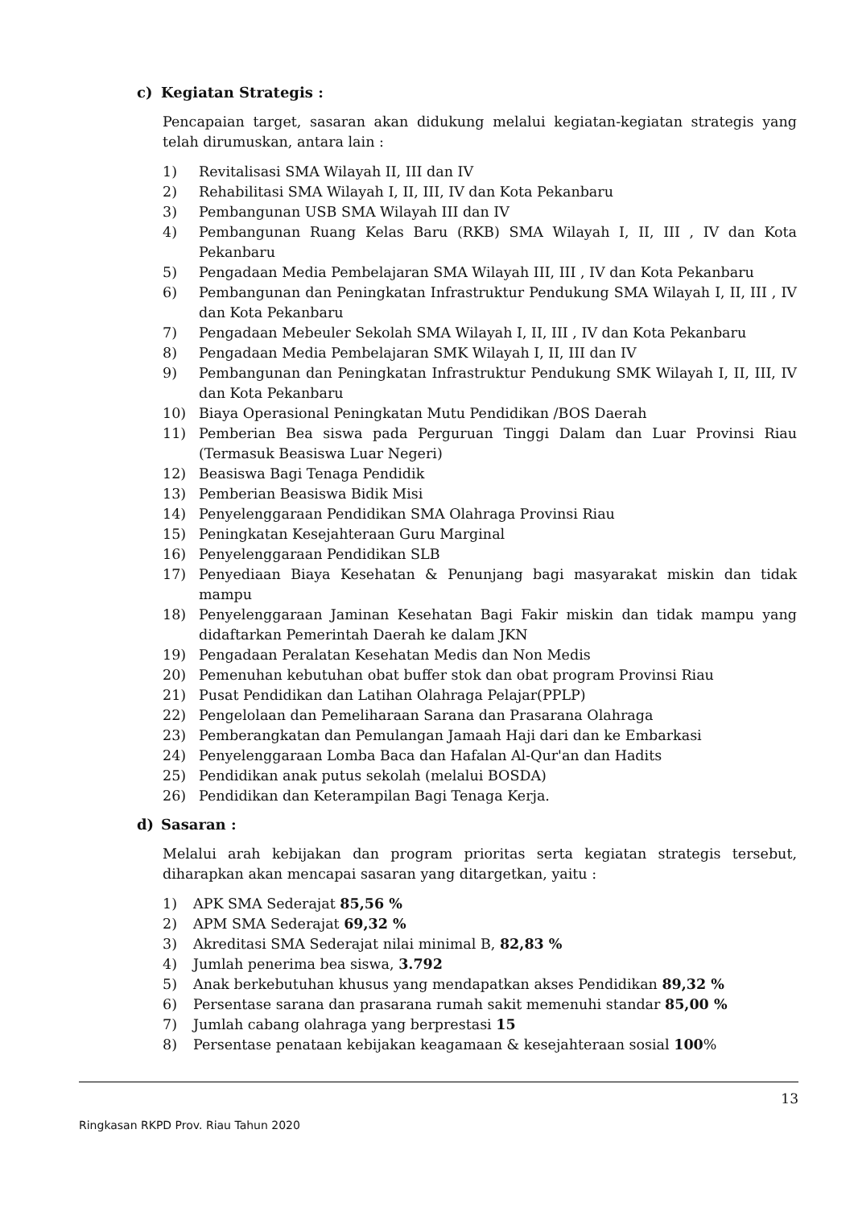c) Kegiatan Strategis :
Pencapaian target, sasaran akan didukung melalui kegiatan-kegiatan strategis yang telah dirumuskan, antara lain :
1) Revitalisasi SMA Wilayah II, III dan IV
2) Rehabilitasi SMA Wilayah I, II, III, IV dan Kota Pekanbaru
3) Pembangunan USB SMA Wilayah III dan IV
4) Pembangunan Ruang Kelas Baru (RKB) SMA Wilayah I, II, III , IV dan Kota Pekanbaru
5) Pengadaan Media Pembelajaran SMA Wilayah III, III , IV dan Kota Pekanbaru
6) Pembangunan dan Peningkatan Infrastruktur Pendukung SMA Wilayah I, II, III , IV dan Kota Pekanbaru
7) Pengadaan Mebeuler Sekolah SMA Wilayah I, II, III , IV dan Kota Pekanbaru
8) Pengadaan Media Pembelajaran SMK Wilayah I, II, III dan IV
9) Pembangunan dan Peningkatan Infrastruktur Pendukung SMK Wilayah I, II, III, IV dan Kota Pekanbaru
10) Biaya Operasional Peningkatan Mutu Pendidikan /BOS Daerah
11) Pemberian Bea siswa pada Perguruan Tinggi Dalam dan Luar Provinsi Riau (Termasuk Beasiswa Luar Negeri)
12) Beasiswa Bagi Tenaga Pendidik
13) Pemberian Beasiswa Bidik Misi
14) Penyelenggaraan Pendidikan SMA Olahraga Provinsi Riau
15) Peningkatan Kesejahteraan Guru Marginal
16) Penyelenggaraan Pendidikan SLB
17) Penyediaan Biaya Kesehatan & Penunjang bagi masyarakat miskin dan tidak mampu
18) Penyelenggaraan Jaminan Kesehatan Bagi Fakir miskin dan tidak mampu yang didaftarkan Pemerintah Daerah ke dalam JKN
19) Pengadaan Peralatan Kesehatan Medis dan Non Medis
20) Pemenuhan kebutuhan obat buffer stok dan obat program Provinsi Riau
21) Pusat Pendidikan dan Latihan Olahraga Pelajar(PPLP)
22) Pengelolaan dan Pemeliharaan Sarana dan Prasarana Olahraga
23) Pemberangkatan dan Pemulangan Jamaah Haji dari dan ke Embarkasi
24) Penyelenggaraan Lomba Baca dan Hafalan Al-Qur'an dan Hadits
25) Pendidikan anak putus sekolah (melalui BOSDA)
26) Pendidikan dan Keterampilan Bagi Tenaga Kerja.
d) Sasaran :
Melalui arah kebijakan dan program prioritas serta kegiatan strategis tersebut, diharapkan akan mencapai sasaran yang ditargetkan, yaitu :
1) APK SMA Sederajat 85,56 %
2) APM SMA Sederajat 69,32 %
3) Akreditasi SMA Sederajat nilai minimal B, 82,83 %
4) Jumlah penerima bea siswa, 3.792
5) Anak berkebutuhan khusus yang mendapatkan akses Pendidikan 89,32 %
6) Persentase sarana dan prasarana rumah sakit memenuhi standar 85,00 %
7) Jumlah cabang olahraga yang berprestasi 15
8) Persentase penataan kebijakan keagamaan & kesejahteraan sosial 100%
13
Ringkasan RKPD Prov. Riau Tahun 2020